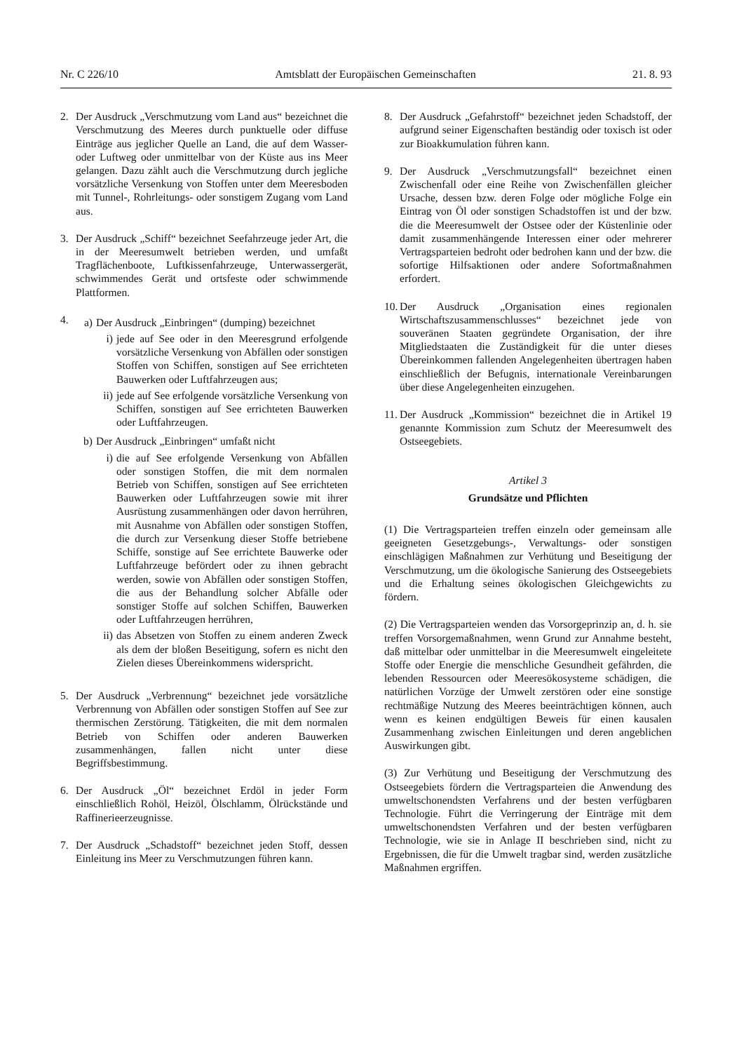Nr. C 226/10 Amtsblatt der Europäischen Gemeinschaften 21. 8. 93
2. Der Ausdruck „Verschmutzung vom Land aus“ bezeichnet die Verschmutzung des Meeres durch punktuelle oder diffuse Einträge aus jeglicher Quelle an Land, die auf dem Wasser- oder Luftweg oder unmittelbar von der Küste aus ins Meer gelangen. Dazu zählt auch die Verschmutzung durch jegliche vorsätzliche Versenkung von Stoffen unter dem Meeresboden mit Tunnel-, Rohrleitungs- oder sonstigem Zugang vom Land aus.
3. Der Ausdruck „Schiff“ bezeichnet Seefahrzeuge jeder Art, die in der Meeresumwelt betrieben werden, und umfaßt Tragflächenboote, Luftkissenfahrzeuge, Unterwassergerät, schwimmendes Gerät und ortsfeste oder schwimmende Plattformen.
4.
a) Der Ausdruck „Einbringen“ (dumping) bezeichnet
i) jede auf See oder in den Meeresgrund erfolgende vorsätzliche Versenkung von Abfällen oder sonstigen Stoffen von Schiffen, sonstigen auf See errichteten Bauwerken oder Luftfahrzeugen aus;
ii)
jede auf See erfolgende vorsätzliche Versenkung von Schiffen, sonstigen auf See errichteten Bauwerken oder Luftfahrzeugen.
b) Der Ausdruck „Einbringen“ umfaßt nicht
i) die auf See erfolgende Versenkung von Abfällen oder sonstigen Stoffen, die mit dem normalen Betrieb von Schiffen, sonstigen auf See errichteten Bauwerken oder Luftfahrzeugen sowie mit ihrer Ausrüstung zusammenhängen oder davon herrühren, mit Ausnahme von Abfällen oder sonstigen Stoffen, die durch zur Versenkung dieser Stoffe betriebene Schiffe, sonstige auf See errichtete Bauwerke oder Luftfahrzeuge befördert oder zu ihnen gebracht werden, sowie von Abfällen oder sonstigen Stoffen, die aus der Behandlung solcher Abfälle oder sonstiger Stoffe auf solchen Schiffen, Bauwerken oder Luftfahrzeugen herrühren,
ii)
das Absetzen von Stoffen zu einem anderen Zweck als dem der bloßen Beseitigung, sofern es nicht den Zielen dieses Übereinkommens widerspricht.
5. Der Ausdruck „Verbrennung“ bezeichnet jede vorsätzliche Verbrennung von Abfällen oder sonstigen Stoffen auf See zur thermischen Zerstörung. Tätigkeiten, die mit dem normalen Betrieb von Schiffen oder anderen Bauwerken zusammenhängen, fallen nicht unter diese Begriffsbestimmung.
6. Der Ausdruck „Öl“ bezeichnet Erdöl in jeder Form einschließlich Rohöl, Heizöl, Ölschlamm, Ölrückstände und Raffinerieerzeugnisse.
7. Der Ausdruck „Schadstoff“ bezeichnet jeden Stoff, dessen Einleitung ins Meer zu Verschmutzungen führen kann.
8. Der Ausdruck „Gefahrstoff“ bezeichnet jeden Schadstoff, der aufgrund seiner Eigenschaften beständig oder toxisch ist oder zur Bioakkumulation führen kann.
9. Der Ausdruck „Verschmutzungsfall“ bezeichnet einen Zwischenfall oder eine Reihe von Zwischenfällen gleicher Ursache, dessen bzw. deren Folge oder mögliche Folge ein Eintrag von Öl oder sonstigen Schadstoffen ist und der bzw. die die Meeresumwelt der Ostsee oder der Küstenlinie oder damit zusammenhängende Interessen einer oder mehrerer Vertragsparteien bedroht oder bedrohen kann und der bzw. die sofortige Hilfsaktionen oder andere Sofortmaßnahmen erfordert.
10.
Der Ausdruck „Organisation eines regionalen Wirtschaftszusammenschlusses“ bezeichnet jede von souveränen Staaten gegründete Organisation, der ihre Mitgliedstaaten die Zuständigkeit für die unter dieses Übereinkommen fallenden Angelegenheiten übertragen haben einschließlich der Befugnis, internationale Vereinbarungen über diese Angelegenheiten einzugehen.
11.
Der Ausdruck „Kommission“ bezeichnet die in Artikel 19 genannte Kommission zum Schutz der Meeresumwelt des Ostseegebiets.
Artikel 3
Grundsätze und Pflichten
(1) Die Vertragsparteien treffen einzeln oder gemeinsam alle geeigneten Gesetzgebungs-, Verwaltungs- oder sonstigen einschlägigen Maßnahmen zur Verhütung und Beseitigung der Verschmutzung, um die ökologische Sanierung des Ostseegebiets und die Erhaltung seines ökologischen Gleichgewichts zu fördern.
(2) Die Vertragsparteien wenden das Vorsorgeprinzip an, d. h. sie treffen Vorsorgemaßnahmen, wenn Grund zur Annahme besteht, daß mittelbar oder unmittelbar in die Meeresumwelt eingeleitete Stoffe oder Energie die menschliche Gesundheit gefährden, die lebenden Ressourcen oder Meeresökosysteme schädigen, die natürlichen Vorzüge der Umwelt zerstören oder eine sonstige rechtmäßige Nutzung des Meeres beeinträchtigen können, auch wenn es keinen endgültigen Beweis für einen kausalen Zusammenhang zwischen Einleitungen und deren angeblichen Auswirkungen gibt.
(3) Zur Verhütung und Beseitigung der Verschmutzung des Ostseegebiets fördern die Vertragsparteien die Anwendung des umweltschonendsten Verfahrens und der besten verfügbaren Technologie. Führt die Verringerung der Einträge mit dem umweltschonendsten Verfahren und der besten verfügbaren Technologie, wie sie in Anlage II beschrieben sind, nicht zu Ergebnissen, die für die Umwelt tragbar sind, werden zusätzliche Maßnahmen ergriffen.